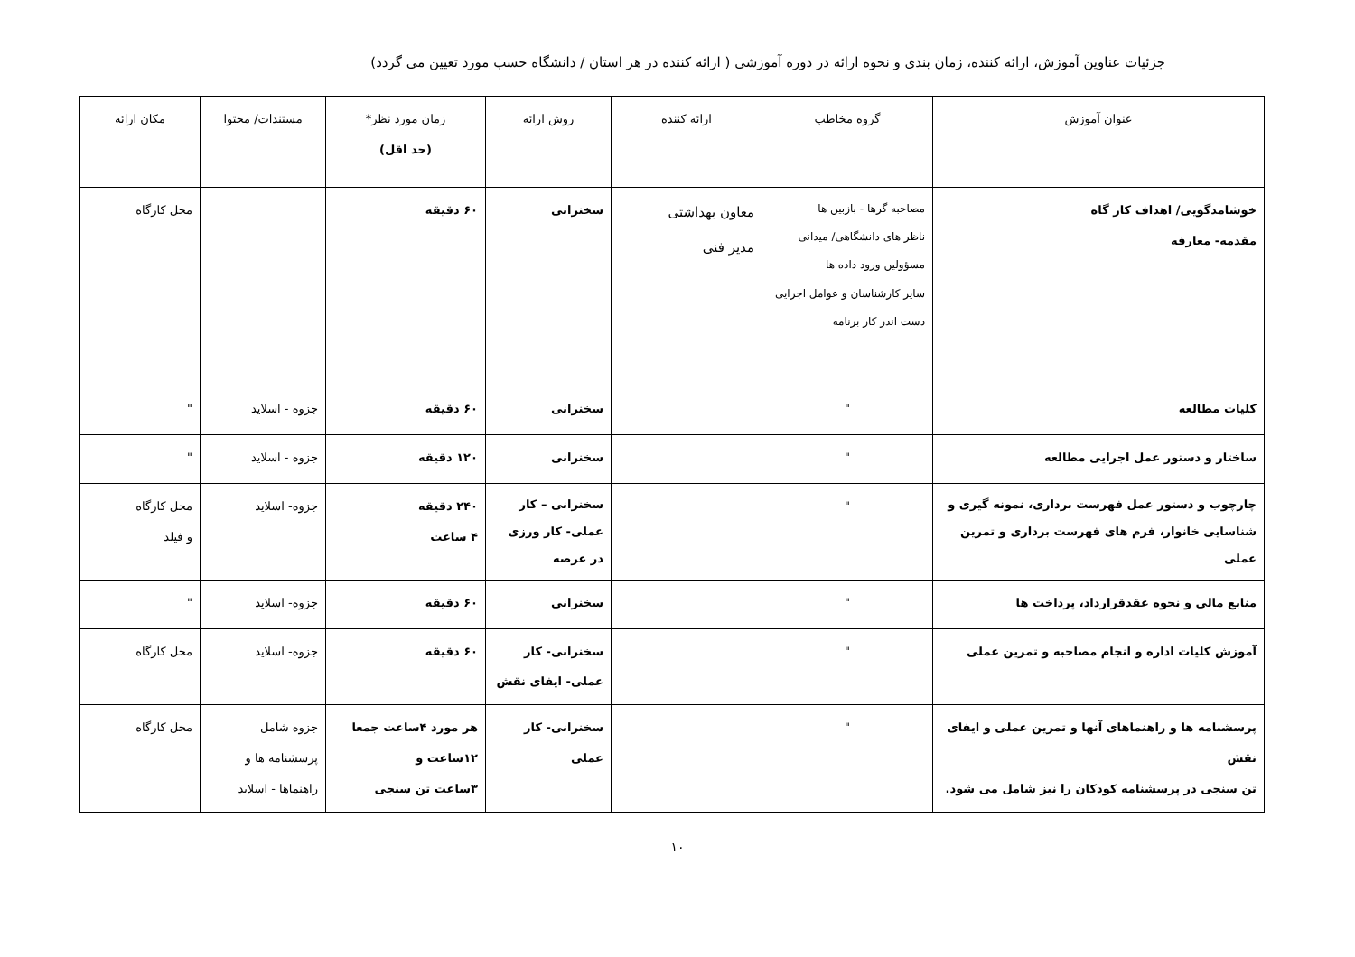جزئیات عناوین آموزش، ارائه کننده، زمان بندی و نحوه ارائه در دوره آموزشی ( ارائه کننده در هر استان / دانشگاه حسب مورد تعیین می گردد)
| عنوان آموزش | گروه مخاطب | ارائه کننده | روش ارائه | زمان مورد نظر* (حد اقل) | مستندات/ محتوا | مکان ارائه |
| --- | --- | --- | --- | --- | --- | --- |
| خوشامدگویی/ اهداف کار گاه مقدمه- معارفه | مصاحبه گرها - بازبین ها ناظر های دانشگاهی/ میدانی مسؤولین ورود داده ها سایر کارشناسان و عوامل اجرایی دست اندر کار برنامه | معاون بهداشتی مدیر فنی | سخنرانی | ۶۰ دقیقه | | محل کارگاه |
| کلیات مطالعه | " | | سخنرانی | ۶۰ دقیقه | جزوه - اسلاید | " |
| ساختار و دستور عمل اجرایی مطالعه | " | | سخنرانی | ۱۲۰ دقیقه | جزوه - اسلاید | " |
| چارچوب و دستور عمل فهرست برداری، نمونه گیری و شناسایی خانوار، فرم های فهرست برداری و تمرین عملی | " | | سخنرانی – کار عملی- کار ورزی در عرصه | ۲۴۰ دقیقه ۴ ساعت | جزوه- اسلاید | محل کارگاه و فیلد |
| منابع مالی و نحوه عقدقرارداد، پرداخت ها | " | | سخنرانی | ۶۰ دقیقه | جزوه- اسلاید | " |
| آموزش کلیات اداره و انجام مصاحبه و تمرین عملی | " | | سخنرانی- کار عملی- ایفای نقش | ۶۰ دقیقه | جزوه- اسلاید | محل کارگاه |
| پرسشنامه ها و راهنماهای آنها و تمرین عملی و ایفای نقش تن سنجی در پرسشنامه کودکان را نیز شامل می شود. | " | | سخنرانی- کار عملی | هر مورد ۴ساعت جمعا ۱۲ساعت و ۳ساعت تن سنجی | جزوه شامل پرسشنامه ها و راهنماها - اسلاید | محل کارگاه |
۱۰